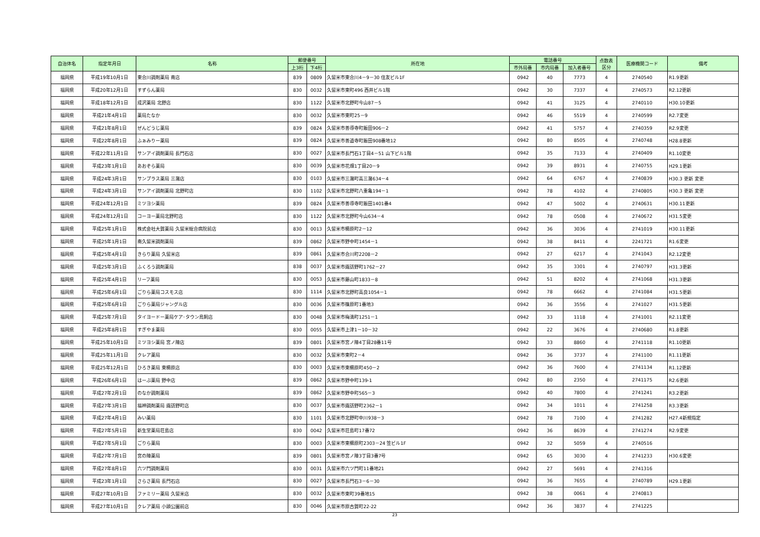| 自治体名 | 指定年月日 | 名称 | 郵便番号 | | 所在地 | 電話番号 | | | 点数表 区分 | 医療機関コード | 備考 |
| --- | --- | --- | --- | --- | --- | --- | --- | --- | --- | --- | --- |
| | | | 上3桁 | 下4桁 | | 市外局番 | 市内局番 | 加入者番号 | | | |
| 福岡県 | 平成19年10月1日 | 東合川調剤薬局 南店 | 839 | 0809 | 久留米市東合川4－9－30 住友ビル1F | 0942 | 40 | 7773 | 4 | 2740540 | R1.9更新 |
| 福岡県 | 平成20年12月1日 | すずらん薬局 | 830 | 0032 | 久留米市東町496 西井ビル1階 | 0942 | 30 | 7337 | 4 | 2740573 | R2.12更新 |
| 福岡県 | 平成18年12月1日 | 成沢薬局 北野店 | 830 | 1122 | 久留米市北野町今山87－5 | 0942 | 41 | 3125 | 4 | 2740110 | H30.10更新 |
| 福岡県 | 平成21年4月1日 | 薬局たなか | 830 | 0032 | 久留米市東町25－9 | 0942 | 46 | 5519 | 4 | 2740599 | R2.7変更 |
| 福岡県 | 平成21年8月1日 | ぜんどうじ薬局 | 839 | 0824 | 久留米市善導寺町飯田906－2 | 0942 | 41 | 5757 | 4 | 2740359 | R2.9変更 |
| 福岡県 | 平成22年8月1日 | ふぁみりー薬局 | 839 | 0824 | 久留米市善道寺町飯田908番地12 | 0942 | 80 | 8505 | 4 | 2740748 | H28.8更新 |
| 福岡県 | 平成22年11月1日 | サンアイ調剤薬局 長門石店 | 830 | 0027 | 久留米市長門石1丁目4－51 山下ビル1階 | 0942 | 35 | 7133 | 4 | 2740409 | R1.10変更 |
| 福岡県 | 平成23年1月1日 | あおぞら薬局 | 830 | 0039 | 久留米市花畑1丁目20－9 | 0942 | 39 | 8931 | 4 | 2740755 | H29.1更新 |
| 福岡県 | 平成24年3月1日 | サンプラス薬局 三潴店 | 830 | 0103 | 久留米市三潴町高三潴634－4 | 0942 | 64 | 6767 | 4 | 2740839 | H30.3 更新 変更 |
| 福岡県 | 平成24年3月1日 | サンアイ調剤薬局 北野町店 | 830 | 1102 | 久留米市北野町八重亀194－1 | 0942 | 78 | 4102 | 4 | 2740805 | H30.3 更新 変更 |
| 福岡県 | 平成24年12月1日 | ミツヨシ薬局 | 839 | 0824 | 久留米市善導寺町飯田1401番4 | 0942 | 47 | 5002 | 4 | 2740631 | H30.11更新 |
| 福岡県 | 平成24年12月1日 | コーヨー薬局北野町店 | 830 | 1122 | 久留米市北野町今山634－4 | 0942 | 78 | 0508 | 4 | 2740672 | H31.5変更 |
| 福岡県 | 平成25年1月1日 | 株式会社大賀薬局 久留米総合病院前店 | 830 | 0013 | 久留米市櫛原町2－12 | 0942 | 36 | 3036 | 4 | 2741019 | H30.11更新 |
| 福岡県 | 平成25年1月1日 | 南久留米調剤薬局 | 839 | 0862 | 久留米市野中町1454－1 | 0942 | 38 | 8411 | 4 | 2241721 | R1.6変更 |
| 福岡県 | 平成25年4月1日 | きらり薬局 久留米店 | 839 | 0861 | 久留米市合川町2208－2 | 0942 | 27 | 6217 | 4 | 2741043 | R2.12変更 |
| 福岡県 | 平成25年3月1日 | ふくろう調剤薬局 | 838 | 0037 | 久留米市諏訪野町1762－27 | 0942 | 35 | 3301 | 4 | 2740797 | H31.3更新 |
| 福岡県 | 平成25年4月1日 | リーフ薬局 | 830 | 0053 | 久留米市藤山町1833－8 | 0942 | 51 | 8202 | 4 | 2741068 | H31.3更新 |
| 福岡県 | 平成25年6月1日 | ごりら薬局コスモス店 | 830 | 1114 | 久留米市北野町高良1054－1 | 0942 | 78 | 6662 | 4 | 2741084 | H31.5更新 |
| 福岡県 | 平成25年6月1日 | ごりら薬局ジャングル店 | 830 | 0036 | 久留米市篠原町1番地3 | 0942 | 36 | 3556 | 4 | 2741027 | H31.5更新 |
| 福岡県 | 平成25年7月1日 | タイヨードー薬局ケア･タウン鳥飼店 | 830 | 0048 | 久留米市梅満町1251－1 | 0942 | 33 | 1118 | 4 | 2741001 | R2.11変更 |
| 福岡県 | 平成25年8月1日 | すぎやま薬局 | 830 | 0055 | 久留米市上津1－10－32 | 0942 | 22 | 3676 | 4 | 2740680 | R1.8更新 |
| 福岡県 | 平成25年10月1日 | ミツヨシ薬局 宮ノ陣店 | 839 | 0801 | 久留米市宮ノ陣4丁目28番11号 | 0942 | 33 | 8860 | 4 | 2741118 | R1.10更新 |
| 福岡県 | 平成25年11月1日 | クレア薬局 | 830 | 0032 | 久留米市東町2－4 | 0942 | 36 | 3737 | 4 | 2741100 | R1.11更新 |
| 福岡県 | 平成25年12月1日 | ひろき薬局 東櫛原店 | 830 | 0003 | 久留米市東櫛原町450－2 | 0942 | 36 | 7600 | 4 | 2741134 | R1.12更新 |
| 福岡県 | 平成26年6月1日 | はーぶ薬局 野中店 | 839 | 0862 | 久留米市野中町139-1 | 0942 | 80 | 2350 | 4 | 2741175 | R2.6更新 |
| 福岡県 | 平成27年2月1日 | のなか調剤薬局 | 839 | 0862 | 久留米市野中町565－3 | 0942 | 40 | 7800 | 4 | 2741241 | R3.2更新 |
| 福岡県 | 平成27年3月1日 | 福神調剤薬局 諏訪野町店 | 830 | 0037 | 久留米市諏訪野町2362－1 | 0942 | 34 | 1011 | 4 | 2741258 | R3.3更新 |
| 福岡県 | 平成27年4月1日 | みい薬局 | 830 | 1101 | 久留米市北野町中川938－3 | 0942 | 78 | 7100 | 4 | 2741282 | H27.4新規指定 |
| 福岡県 | 平成27年5月1日 | 新生堂薬局荘島店 | 830 | 0042 | 久留米市荘島町17番72 | 0942 | 36 | 8639 | 4 | 2741274 | R2.9変更 |
| 福岡県 | 平成27年5月1日 | ごりら薬局 | 830 | 0003 | 久留米市東櫛原町2303－24 笠ビル1F | 0942 | 32 | 5059 | 4 | 2740516 | |
| 福岡県 | 平成27年7月1日 | 宮の陣薬局 | 839 | 0801 | 久留米市宮ノ陣3丁目3番7号 | 0942 | 65 | 3030 | 4 | 2741233 | H30.6変更 |
| 福岡県 | 平成27年8月1日 | 六ツ門調剤薬局 | 830 | 0031 | 久留米市六ツ門町11番地21 | 0942 | 27 | 5691 | 4 | 2741316 | |
| 福岡県 | 平成23年1月1日 | さらさ薬局 長門石店 | 830 | 0027 | 久留米市長門石3－6－30 | 0942 | 36 | 7655 | 4 | 2740789 | H29.1更新 |
| 福岡県 | 平成27年10月1日 | ファミリー薬局 久留米店 | 830 | 0032 | 久留米市東町39番地15 | 0942 | 38 | 0061 | 4 | 2740813 | |
| 福岡県 | 平成27年10月1日 | クレア薬局 小頭公園前店 | 830 | 0046 | 久留米市原古賀町22-22 | 0942 | 36 | 3837 | 4 | 2741225 | |
23